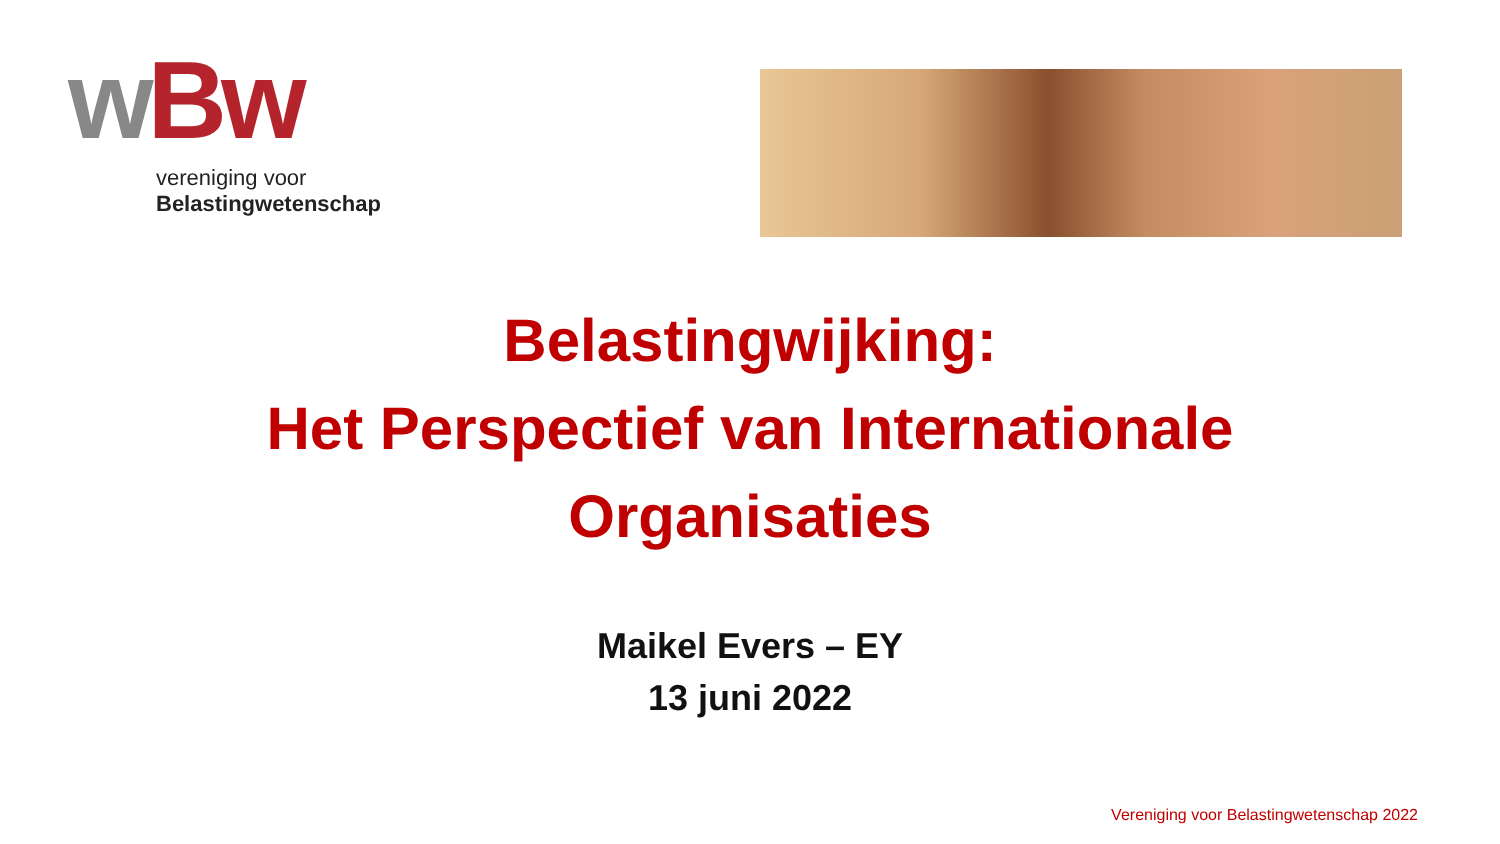wBw
vereniging voor
Belastingwetenschap
Belastingwijking:
Het Perspectief van Internationale
Organisaties
Maikel Evers – EY
13 juni 2022
Vereniging voor Belastingwetenschap 2022